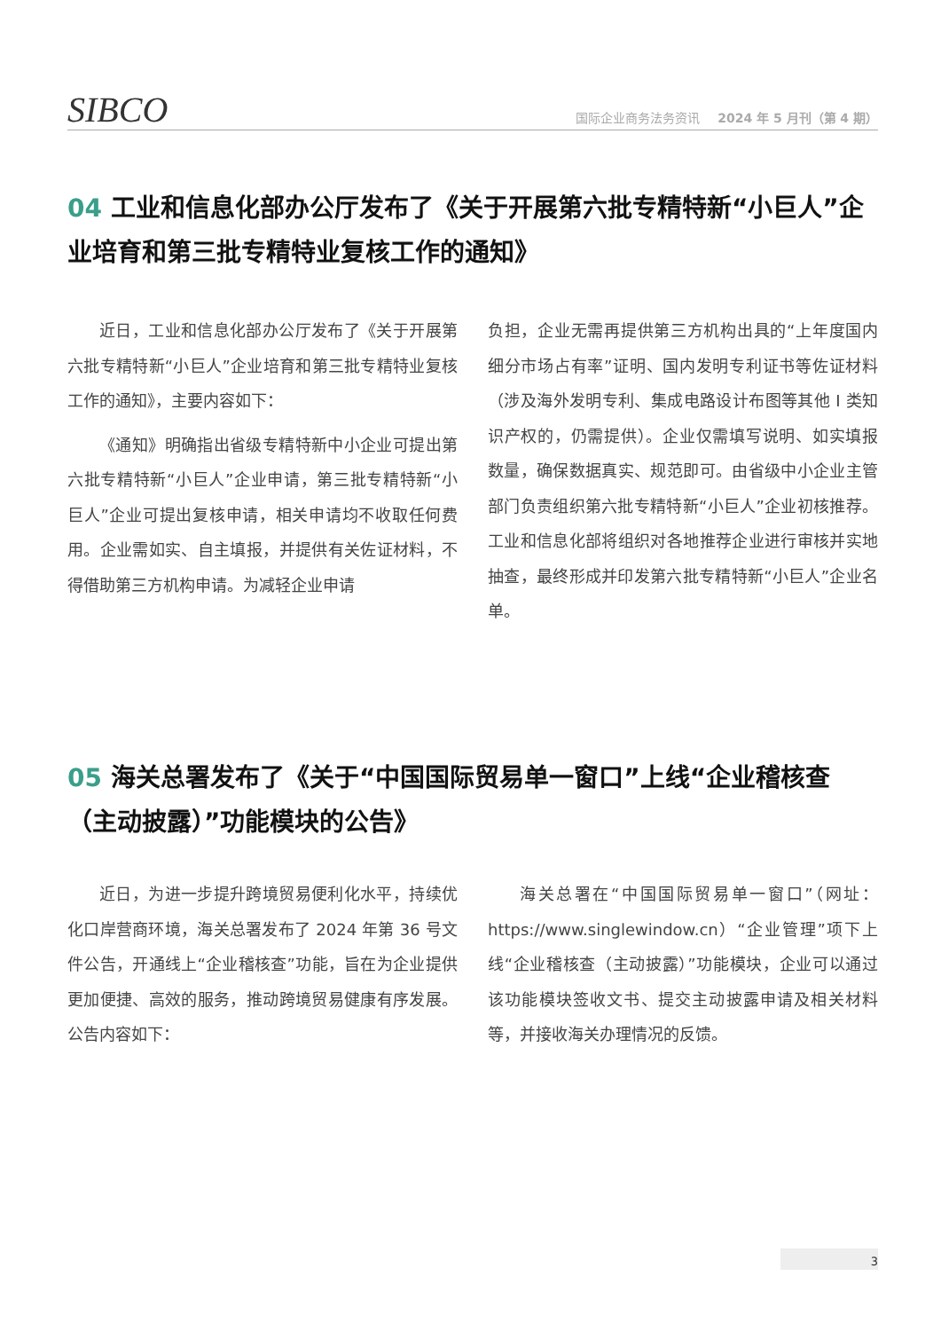SIBCO
国际企业商务法务资讯 2024 年 5 月刊（第 4 期）
04 工业和信息化部办公厅发布了《关于开展第六批专精特新“小巨人”企业培育和第三批专精特业复核工作的通知》
近日，工业和信息化部办公厅发布了《关于开展第六批专精特新“小巨人”企业培育和第三批专精特业复核工作的通知》，主要内容如下：
《通知》明确指出省级专精特新中小企业可提出第六批专精特新“小巨人”企业申请，第三批专精特新“小巨人”企业可提出复核申请，相关申请均不收取任何费用。企业需如实、自主填报，并提供有关佐证材料，不得借助第三方机构申请。为减轻企业申请
负担，企业无需再提供第三方机构出具的“上年度国内细分市场占有率”证明、国内发明专利证书等佐证材料（涉及海外发明专利、集成电路设计布图等其他 I 类知识产权的，仍需提供）。企业仅需填写说明、如实填报数量，确保数据真实、规范即可。由省级中小企业主管部门负责组织第六批专精特新“小巨人”企业初核推荐。工业和信息化部将组织对各地推荐企业进行审核并实地抽查，最终形成并印发第六批专精特新“小巨人”企业名单。
05 海关总署发布了《关于“中国国际贸易单一窗口”上线“企业稽核查（主动披露）”功能模块的公告》
近日，为进一步提升跨境贸易便利化水平，持续优化口岸营商环境，海关总署发布了 2024 年第 36 号文件公告，开通线上“企业稽核查”功能，旨在为企业提供更加便捷、高效的服务，推动跨境贸易健康有序发展。公告内容如下：
海关总署在“中国国际贸易单一窗口”（网址：https://www.singlewindow.cn）“企业管理”项下上线“企业稽核查（主动披露）”功能模块，企业可以通过该功能模块签收文书、提交主动披露申请及相关材料等，并接收海关办理情况的反馈。
3